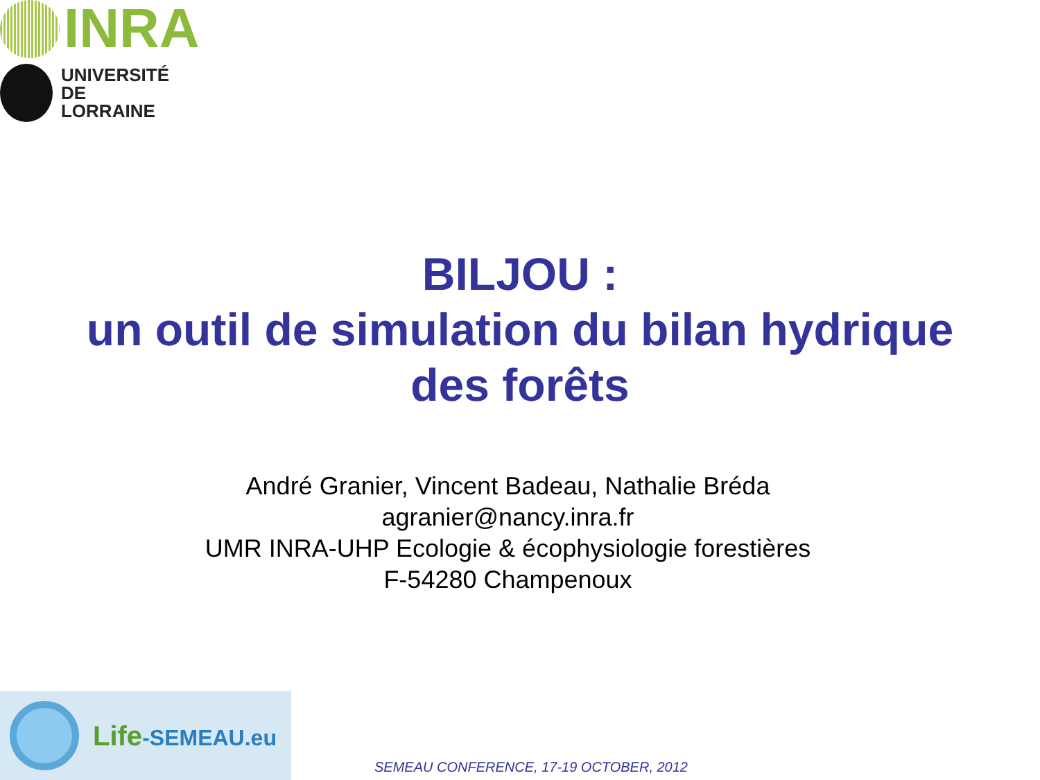INRA
UNIVERSITÉ
DE LORRAINE
BILJOU :
un outil de simulation du bilan hydrique
des forêts
André Granier, Vincent Badeau, Nathalie Bréda
agranier@nancy.inra.fr
UMR INRA-UHP Ecologie & écophysiologie forestières
F-54280 Champenoux
Life-SEMEAU.eu
SEMEAU CONFERENCE, 17-19 OCTOBER, 2012